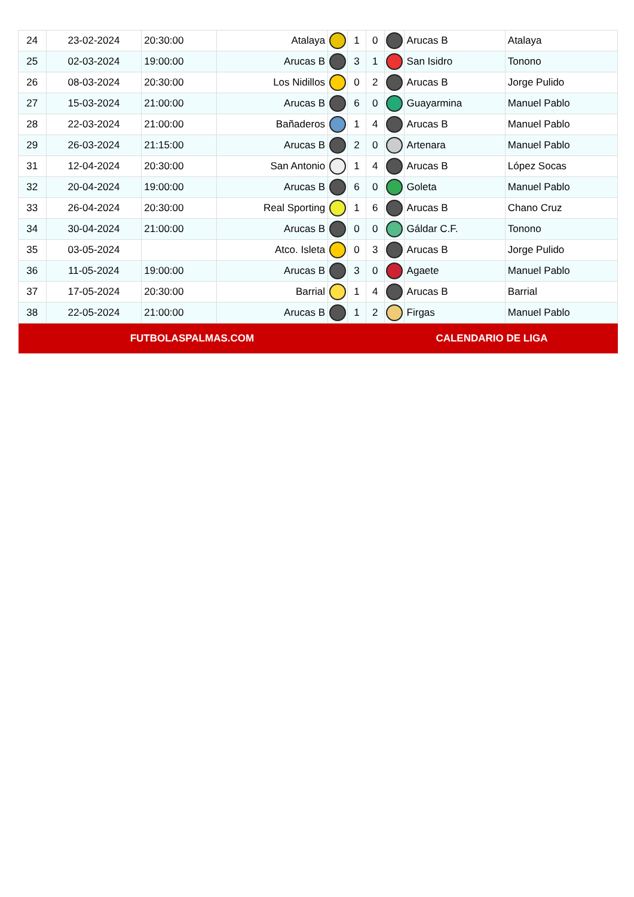| 24 | 23-02-2024 | 20:30:00 | Atalaya | | 1 | 0 | | Arucas B | Atalaya |
| 25 | 02-03-2024 | 19:00:00 | Arucas B | | 3 | 1 | | San Isidro | Tonono |
| 26 | 08-03-2024 | 20:30:00 | Los Nidillos | | 0 | 2 | | Arucas B | Jorge Pulido |
| 27 | 15-03-2024 | 21:00:00 | Arucas B | | 6 | 0 | | Guayarmina | Manuel Pablo |
| 28 | 22-03-2024 | 21:00:00 | Bañaderos | | 1 | 4 | | Arucas B | Manuel Pablo |
| 29 | 26-03-2024 | 21:15:00 | Arucas B | | 2 | 0 | | Artenara | Manuel Pablo |
| 31 | 12-04-2024 | 20:30:00 | San Antonio | | 1 | 4 | | Arucas B | López Socas |
| 32 | 20-04-2024 | 19:00:00 | Arucas B | | 6 | 0 | | Goleta | Manuel Pablo |
| 33 | 26-04-2024 | 20:30:00 | Real Sporting | | 1 | 6 | | Arucas B | Chano Cruz |
| 34 | 30-04-2024 | 21:00:00 | Arucas B | | 0 | 0 | | Gáldar C.F. | Tonono |
| 35 | 03-05-2024 | | Atco. Isleta | | 0 | 3 | | Arucas B | Jorge Pulido |
| 36 | 11-05-2024 | 19:00:00 | Arucas B | | 3 | 0 | | Agaete | Manuel Pablo |
| 37 | 17-05-2024 | 20:30:00 | Barrial | | 1 | 4 | | Arucas B | Barrial |
| 38 | 22-05-2024 | 21:00:00 | Arucas B | | 1 | 2 | | Firgas | Manuel Pablo |
| FUTBOLASPALMAS.COM | | | | | | CALENDARIO DE LIGA | | | |